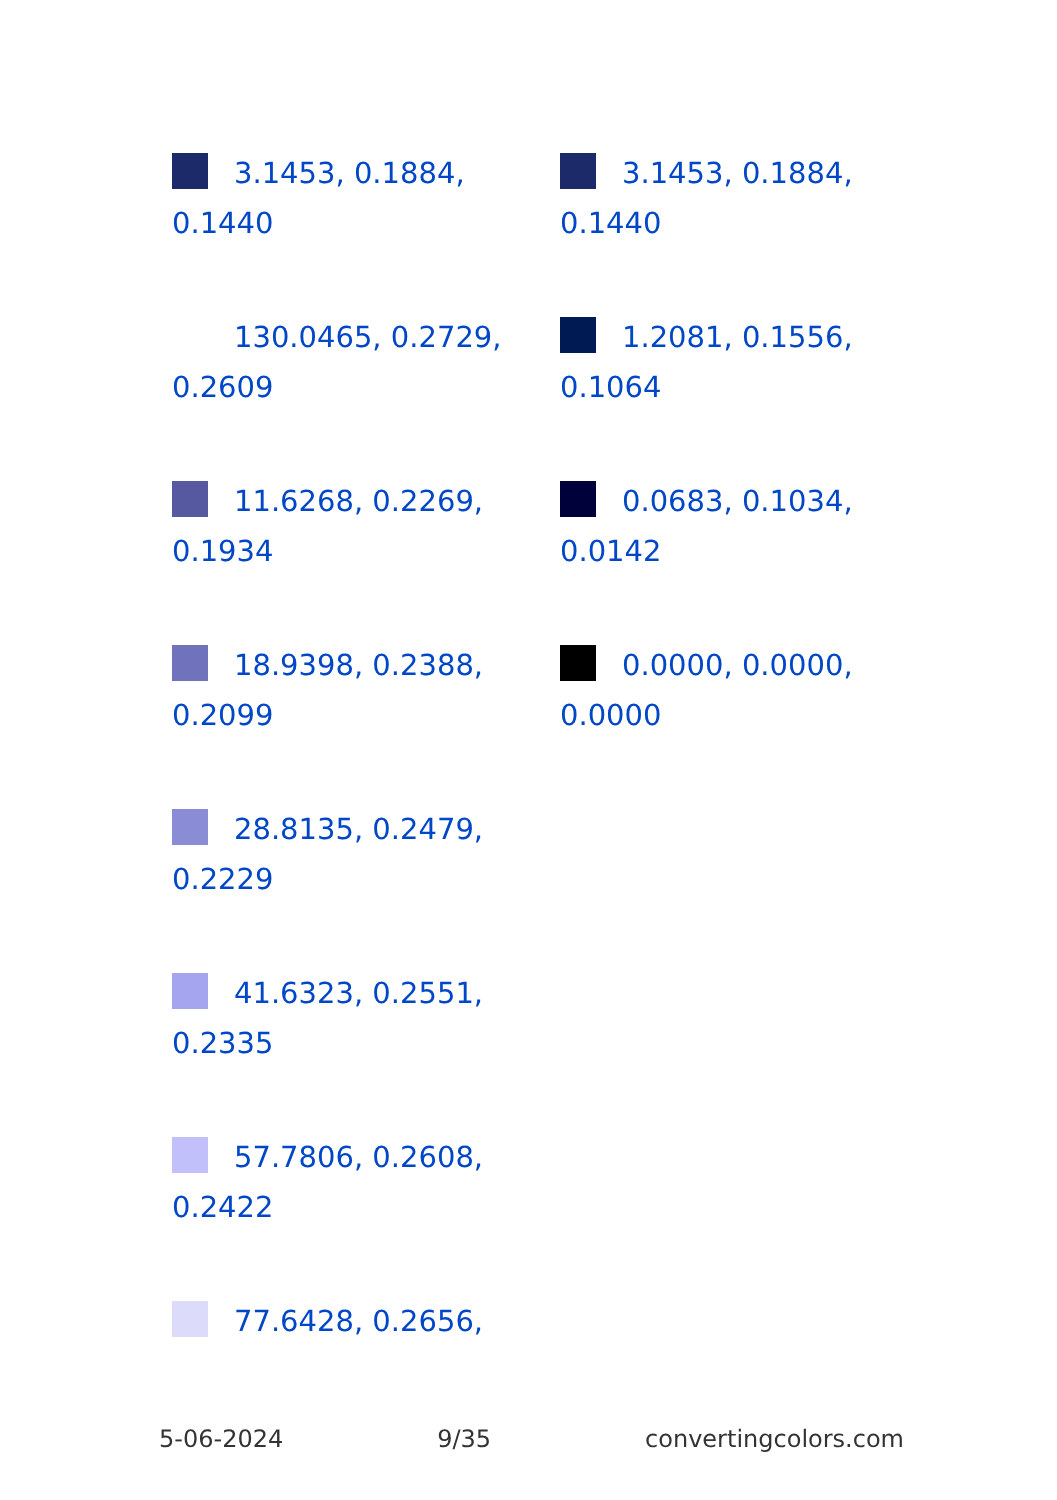3.1453, 0.1884,
0.1440
130.0465, 0.2729,
0.2609
11.6268, 0.2269,
0.1934
18.9398, 0.2388,
0.2099
28.8135, 0.2479,
0.2229
41.6323, 0.2551,
0.2335
57.7806, 0.2608,
0.2422
77.6428, 0.2656,
3.1453, 0.1884,
0.1440
1.2081, 0.1556,
0.1064
0.0683, 0.1034,
0.0142
0.0000, 0.0000,
0.0000
5-06-2024 9/35 convertingcolors.com